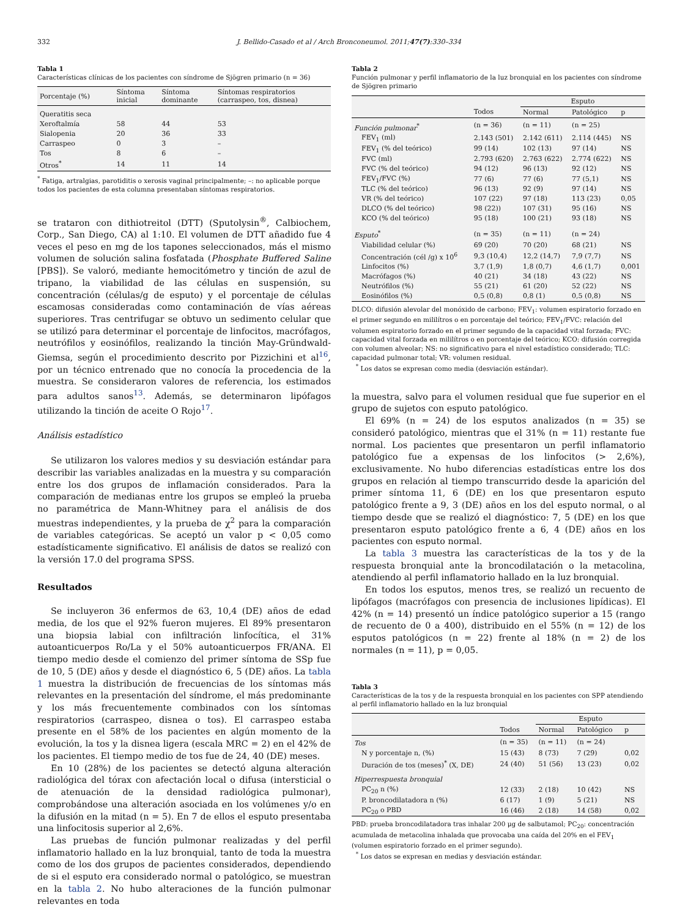332 J. Bellido-Casado et al / Arch Bronconeumol. 2011;47(7):330–334
Tabla 1
Características clínicas de los pacientes con síndrome de Sjögren primario (n = 36)
| Porcentaje (%) | Síntoma inicial | Síntoma dominante | Síntomas respiratorios (carraspeo, tos, disnea) |
| --- | --- | --- | --- |
| Queratitis seca | | | |
| Xeroftalmía | 58 | 44 | 53 |
| Sialopenia | 20 | 36 | 33 |
| Carraspeo | 0 | 3 | – |
| Tos | 8 | 6 | – |
| Otros<sup>*</sup> | 14 | 11 | 14 |
<sup>*</sup> Fatiga, artralgias, parotiditis o xerosis vaginal principalmente; –: no aplicable porque todos los pacientes de esta columna presentaban síntomas respiratorios.
se trataron con dithiotreitol (DTT) (Sputolysin<sup>®</sup>, Calbiochem, Corp., San Diego, CA) al 1:10. El volumen de DTT añadido fue 4 veces el peso en mg de los tapones seleccionados, más el mismo volumen de solución salina fosfatada (Phosphate Buffered Saline [PBS]). Se valoró, mediante hemocitómetro y tinción de azul de tripano, la viabilidad de las células en suspensión, su concentración (células/g de esputo) y el porcentaje de células escamosas consideradas como contaminación de vías aéreas superiores. Tras centrifugar se obtuvo un sedimento celular que se utilizó para determinar el porcentaje de linfocitos, macrófagos, neutrófilos y eosinófilos, realizando la tinción May-Gründwald-Giemsa, según el procedimiento descrito por Pizzichini et al<sup>16</sup>, por un técnico entrenado que no conocía la procedencia de la muestra. Se consideraron valores de referencia, los estimados para adultos sanos<sup>13</sup>. Además, se determinaron lipófagos utilizando la tinción de aceite O Rojo<sup>17</sup>.
Análisis estadístico
Se utilizaron los valores medios y su desviación estándar para describir las variables analizadas en la muestra y su comparación entre los dos grupos de inflamación considerados. Para la comparación de medianas entre los grupos se empleó la prueba no paramétrica de Mann-Whitney para el análisis de dos muestras independientes, y la prueba de χ<sup>2</sup> para la comparación de variables categóricas. Se aceptó un valor p < 0,05 como estadísticamente significativo. El análisis de datos se realizó con la versión 17.0 del programa SPSS.
Resultados
Se incluyeron 36 enfermos de 63, 10,4 (DE) años de edad media, de los que el 92% fueron mujeres. El 89% presentaron una biopsia labial con infiltración linfocítica, el 31% autoanticuerpos Ro/La y el 50% autoanticuerpos FR/ANA. El tiempo medio desde el comienzo del primer síntoma de SSp fue de 10, 5 (DE) años y desde el diagnóstico 6, 5 (DE) años. La tabla 1 muestra la distribución de frecuencias de los síntomas más relevantes en la presentación del síndrome, el más predominante y los más frecuentemente combinados con los síntomas respiratorios (carraspeo, disnea o tos). El carraspeo estaba presente en el 58% de los pacientes en algún momento de la evolución, la tos y la disnea ligera (escala MRC = 2) en el 42% de los pacientes. El tiempo medio de tos fue de 24, 40 (DE) meses.
En 10 (28%) de los pacientes se detectó alguna alteración radiológica del tórax con afectación local o difusa (intersticial o de atenuación de la densidad radiológica pulmonar), comprobándose una alteración asociada en los volúmenes y/o en la difusión en la mitad (n = 5). En 7 de ellos el esputo presentaba una linfocitosis superior al 2,6%.
Las pruebas de función pulmonar realizadas y del perfil inflamatorio hallado en la luz bronquial, tanto de toda la muestra como de los dos grupos de pacientes considerados, dependiendo de si el esputo era considerado normal o patológico, se muestran en la tabla 2. No hubo alteraciones de la función pulmonar relevantes en toda
Tabla 2
Función pulmonar y perfil inflamatorio de la luz bronquial en los pacientes con síndrome de Sjögren primario
| | | Esputo | | |
| --- | --- | --- | --- | --- |
| | Todos | Normal | Patológico | p |
| Función pulmonar<sup>*</sup> | (n = 36) | (n = 11) | (n = 25) | |
| FEV<sub>1</sub> (ml) | 2.143 (501) | 2.142 (611) | 2.114 (445) | NS |
| FEV<sub>1</sub> (% del teórico) | 99 (14) | 102 (13) | 97 (14) | NS |
| FVC (ml) | 2.793 (620) | 2.763 (622) | 2.774 (622) | NS |
| FVC (% del teórico) | 94 (12) | 96 (13) | 92 (12) | NS |
| FEV<sub>1</sub>/FVC (%) | 77 (6) | 77 (6) | 77 (5,1) | NS |
| TLC (% del teórico) | 96 (13) | 92 (9) | 97 (14) | NS |
| VR (% del teórico) | 107 (22) | 97 (18) | 113 (23) | 0,05 |
| DLCO (% del teórico) | 98 (22)) | 107 (31) | 95 (16) | NS |
| KCO (% del teórico) | 95 (18) | 100 (21) | 93 (18) | NS |
| Esputo<sup>*</sup> | (n = 35) | (n = 11) | (n = 24) | |
| Viabilidad celular (%) | 69 (20) | 70 (20) | 68 (21) | NS |
| Concentración (cél /g) x 10<sup>6</sup> | 9,3 (10,4) | 12,2 (14,7) | 7,9 (7,7) | NS |
| Linfocitos (%) | 3,7 (1,9) | 1,8 (0,7) | 4,6 (1,7) | 0,001 |
| Macrófagos (%) | 40 (21) | 34 (18) | 43 (22) | NS |
| Neutrófilos (%) | 55 (21) | 61 (20) | 52 (22) | NS |
| Eosinófilos (%) | 0,5 (0,8) | 0,8 (1) | 0,5 (0,8) | NS |
DLCO: difusión alevolar del monóxido de carbono; FEV<sub>1</sub>: volumen espiratorio forzado en el primer segundo en mililítros o en porcentaje del teórico; FEV<sub>1</sub>/FVC: relación del volumen espiratorio forzado en el primer segundo de la capacidad vital forzada; FVC: capacidad vital forzada en mililítros o en porcentaje del teórico; KCO: difusión corregida con volumen alveolar; NS: no significativo para el nivel estadístico considerado; TLC: capacidad pulmonar total; VR: volumen residual.
<sup>*</sup> Los datos se expresan como media (desviación estándar).
la muestra, salvo para el volumen residual que fue superior en el grupo de sujetos con esputo patológico.
El 69% (n = 24) de los esputos analizados (n = 35) se consideró patológico, mientras que el 31% (n = 11) restante fue normal. Los pacientes que presentaron un perfil inflamatorio patológico fue a expensas de los linfocitos (> 2,6%), exclusivamente. No hubo diferencias estadísticas entre los dos grupos en relación al tiempo transcurrido desde la aparición del primer síntoma 11, 6 (DE) en los que presentaron esputo patológico frente a 9, 3 (DE) años en los del esputo normal, o al tiempo desde que se realizó el diagnóstico: 7, 5 (DE) en los que presentaron esputo patológico frente a 6, 4 (DE) años en los pacientes con esputo normal.
La tabla 3 muestra las características de la tos y de la respuesta bronquial ante la broncodilatación o la metacolina, atendiendo al perfil inflamatorio hallado en la luz bronquial.
En todos los esputos, menos tres, se realizó un recuento de lipófagos (macrófagos con presencia de inclusiones lipídicas). El 42% (n = 14) presentó un índice patológico superior a 15 (rango de recuento de 0 a 400), distribuido en el 55% (n = 12) de los esputos patológicos (n = 22) frente al 18% (n = 2) de los normales (n = 11), p = 0,05.
Tabla 3
Características de la tos y de la respuesta bronquial en los pacientes con SPP atendiendo al perfil inflamatorio hallado en la luz bronquial
| | | Esputo | | |
| --- | --- | --- | --- | --- |
| | Todos | Normal | Patológico | p |
| Tos | (n = 35) | (n = 11) | (n = 24) | |
| N y porcentaje n, (%) | 15 (43) | 8 (73) | 7 (29) | 0,02 |
| Duración de tos (meses)<sup>*</sup> (X, DE) | 24 (40) | 51 (56) | 13 (23) | 0,02 |
| Hiperrespuesta bronquial | | | | |
| PC<sub>20</sub> n (%) | 12 (33) | 2 (18) | 10 (42) | NS |
| P. broncodilatadora n (%) | 6 (17) | 1 (9) | 5 (21) | NS |
| PC<sub>20</sub> o PBD | 16 (46) | 2 (18) | 14 (58) | 0,02 |
PBD: prueba broncodilatadora tras inhalar 200 μg de salbutamol; PC<sub>20</sub>: concentración acumulada de metacolina inhalada que provocaba una caída del 20% en el FEV<sub>1</sub> (volumen espiratorio forzado en el primer segundo).
<sup>*</sup> Los datos se expresan en medias y desviación estándar.